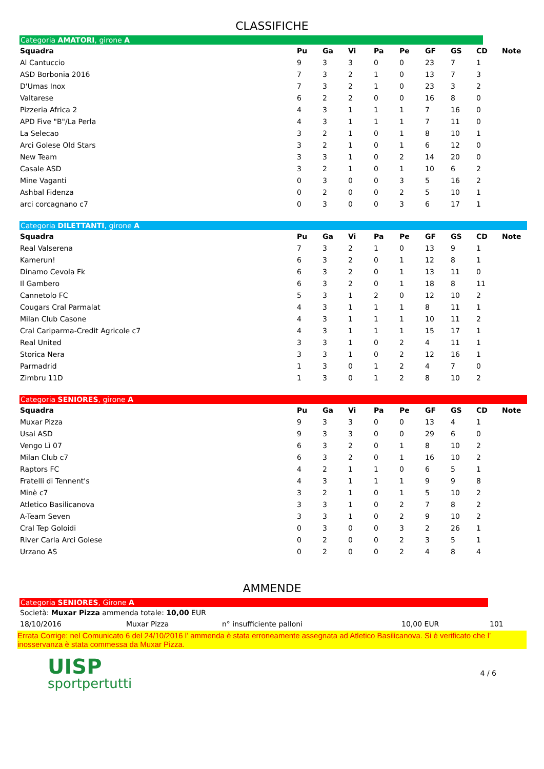CLASSIFICHE
Categoria AMATORI, girone A
| Squadra | Pu | Ga | Vi | Pa | Pe | GF | GS | CD | Note |
| --- | --- | --- | --- | --- | --- | --- | --- | --- | --- |
| Al Cantuccio | 9 | 3 | 3 | 0 | 0 | 23 | 7 | 1 | |
| ASD Borbonia 2016 | 7 | 3 | 2 | 1 | 0 | 13 | 7 | 3 | |
| D'Umas Inox | 7 | 3 | 2 | 1 | 0 | 23 | 3 | 2 | |
| Valtarese | 6 | 2 | 2 | 0 | 0 | 16 | 8 | 0 | |
| Pizzeria Africa 2 | 4 | 3 | 1 | 1 | 1 | 7 | 16 | 0 | |
| APD Five "B"/La Perla | 4 | 3 | 1 | 1 | 1 | 7 | 11 | 0 | |
| La Selecao | 3 | 2 | 1 | 0 | 1 | 8 | 10 | 1 | |
| Arci Golese Old Stars | 3 | 2 | 1 | 0 | 1 | 6 | 12 | 0 | |
| New Team | 3 | 3 | 1 | 0 | 2 | 14 | 20 | 0 | |
| Casale ASD | 3 | 2 | 1 | 0 | 1 | 10 | 6 | 2 | |
| Mine Vaganti | 0 | 3 | 0 | 0 | 3 | 5 | 16 | 2 | |
| Ashbal Fidenza | 0 | 2 | 0 | 0 | 2 | 5 | 10 | 1 | |
| arci corcagnano c7 | 0 | 3 | 0 | 0 | 3 | 6 | 17 | 1 | |
Categoria DILETTANTI, girone A
| Squadra | Pu | Ga | Vi | Pa | Pe | GF | GS | CD | Note |
| --- | --- | --- | --- | --- | --- | --- | --- | --- | --- |
| Real Valserena | 7 | 3 | 2 | 1 | 0 | 13 | 9 | 1 | |
| Kamerun! | 6 | 3 | 2 | 0 | 1 | 12 | 8 | 1 | |
| Dinamo Cevola Fk | 6 | 3 | 2 | 0 | 1 | 13 | 11 | 0 | |
| Il Gambero | 6 | 3 | 2 | 0 | 1 | 18 | 8 | 11 | |
| Cannetolo FC | 5 | 3 | 1 | 2 | 0 | 12 | 10 | 2 | |
| Cougars Cral Parmalat | 4 | 3 | 1 | 1 | 1 | 8 | 11 | 1 | |
| Milan Club Casone | 4 | 3 | 1 | 1 | 1 | 10 | 11 | 2 | |
| Cral Cariparma-Credit Agricole c7 | 4 | 3 | 1 | 1 | 1 | 15 | 17 | 1 | |
| Real United | 3 | 3 | 1 | 0 | 2 | 4 | 11 | 1 | |
| Storica Nera | 3 | 3 | 1 | 0 | 2 | 12 | 16 | 1 | |
| Parmadrid | 1 | 3 | 0 | 1 | 2 | 4 | 7 | 0 | |
| Zimbru 11D | 1 | 3 | 0 | 1 | 2 | 8 | 10 | 2 | |
Categoria SENIORES, girone A
| Squadra | Pu | Ga | Vi | Pa | Pe | GF | GS | CD | Note |
| --- | --- | --- | --- | --- | --- | --- | --- | --- | --- |
| Muxar Pizza | 9 | 3 | 3 | 0 | 0 | 13 | 4 | 1 | |
| Usai ASD | 9 | 3 | 3 | 0 | 0 | 29 | 6 | 0 | |
| Vengo Lì 07 | 6 | 3 | 2 | 0 | 1 | 8 | 10 | 2 | |
| Milan Club c7 | 6 | 3 | 2 | 0 | 1 | 16 | 10 | 2 | |
| Raptors FC | 4 | 2 | 1 | 1 | 0 | 6 | 5 | 1 | |
| Fratelli di Tennent's | 4 | 3 | 1 | 1 | 1 | 9 | 9 | 8 | |
| Minè c7 | 3 | 2 | 1 | 0 | 1 | 5 | 10 | 2 | |
| Atletico Basilicanova | 3 | 3 | 1 | 0 | 2 | 7 | 8 | 2 | |
| A-Team Seven | 3 | 3 | 1 | 0 | 2 | 9 | 10 | 2 | |
| Cral Tep Goloidi | 0 | 3 | 0 | 0 | 3 | 2 | 26 | 1 | |
| River Carla Arci Golese | 0 | 2 | 0 | 0 | 2 | 3 | 5 | 1 | |
| Urzano AS | 0 | 2 | 0 | 0 | 2 | 4 | 8 | 4 | |
AMMENDE
Categoria SENIORES, Girone A
Società: Muxar Pizza ammenda totale: 10,00 EUR
18/10/2016 Muxar Pizza n° insufficiente palloni 10,00 EUR 101
Errata Corrige: nel Comunicato 6 del 24/10/2016 l’ ammenda è stata erroneamente assegnata ad Atletico Basilicanova. Si è verificato che l’ inosservanza è stata commessa da Muxar Pizza.
UISP
sportpertutti
4 / 6